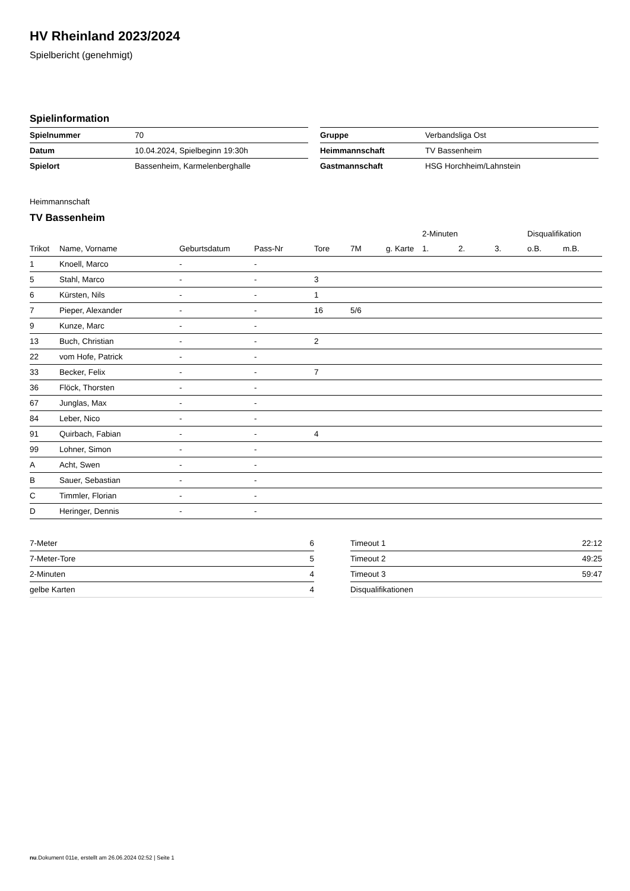HV Rheinland 2023/2024
Spielbericht (genehmigt)
Spielinformation
| Spielnummer | 70 |
| Datum | 10.04.2024, Spielbeginn 19:30h |
| Spielort | Bassenheim, Karmelenberghalle |
| Gruppe | Verbandsliga Ost |
| Heimmannschaft | TV Bassenheim |
| Gastmannschaft | HSG Horchheim/Lahnstein |
Heimmannschaft
TV Bassenheim
| | | | | | | | 2-Minuten | | | Disqualifikation | |
| --- | --- | --- | --- | --- | --- | --- | --- | --- | --- | --- | --- |
| Trikot | Name, Vorname | Geburtsdatum | Pass-Nr | Tore | 7M | g. Karte | 1. | 2. | 3. | o.B. | m.B. |
| 1 | Knoell, Marco | - | - | | | | | | | | |
| 5 | Stahl, Marco | - | - | 3 | | | | | | | |
| 6 | Kürsten, Nils | - | - | 1 | | | | | | | |
| 7 | Pieper, Alexander | - | - | 16 | 5/6 | | | | | | |
| 9 | Kunze, Marc | - | - | | | | | | | | |
| 13 | Buch, Christian | - | - | 2 | | | | | | | |
| 22 | vom Hofe, Patrick | - | - | | | | | | | | |
| 33 | Becker, Felix | - | - | 7 | | | | | | | |
| 36 | Flöck, Thorsten | - | - | | | | | | | | |
| 67 | Junglas, Max | - | - | | | | | | | | |
| 84 | Leber, Nico | - | - | | | | | | | | |
| 91 | Quirbach, Fabian | - | - | 4 | | | | | | | |
| 99 | Lohner, Simon | - | - | | | | | | | | |
| A | Acht, Swen | - | - | | | | | | | | |
| B | Sauer, Sebastian | - | - | | | | | | | | |
| C | Timmler, Florian | - | - | | | | | | | | |
| D | Heringer, Dennis | - | - | | | | | | | | |
| 7-Meter | 6 |
| 7-Meter-Tore | 5 |
| 2-Minuten | 4 |
| gelbe Karten | 4 |
| Timeout 1 | 22:12 |
| Timeout 2 | 49:25 |
| Timeout 3 | 59:47 |
| Disqualifikationen | |
nu.Dokument 011e, erstellt am 26.06.2024 02:52 | Seite 1